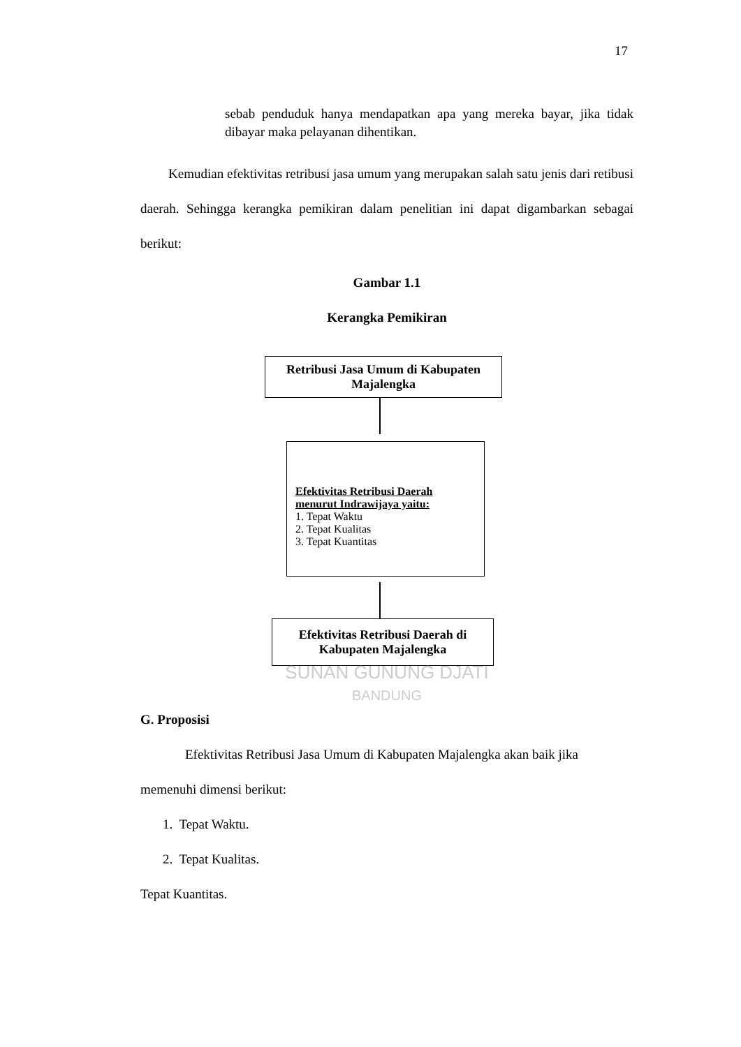17
sebab penduduk hanya mendapatkan apa yang mereka bayar, jika tidak dibayar maka pelayanan dihentikan.
Kemudian efektivitas retribusi jasa umum yang merupakan salah satu jenis dari retibusi daerah. Sehingga kerangka pemikiran dalam penelitian ini dapat digambarkan sebagai berikut:
Gambar 1.1
Kerangka Pemikiran
Retribusi Jasa Umum di Kabupaten Majalengka
Efektivitas Retribusi Daerah menurut Indrawijaya yaitu:
1. Tepat Waktu
2. Tepat Kualitas
3. Tepat Kuantitas
Efektivitas Retribusi Daerah di Kabupaten Majalengka
SUNAN GUNUNG DJATI
BANDUNG
G. Proposisi
Efektivitas Retribusi Jasa Umum di Kabupaten Majalengka akan baik jika memenuhi dimensi berikut:
1. Tepat Waktu.
2. Tepat Kualitas.
Tepat Kuantitas.